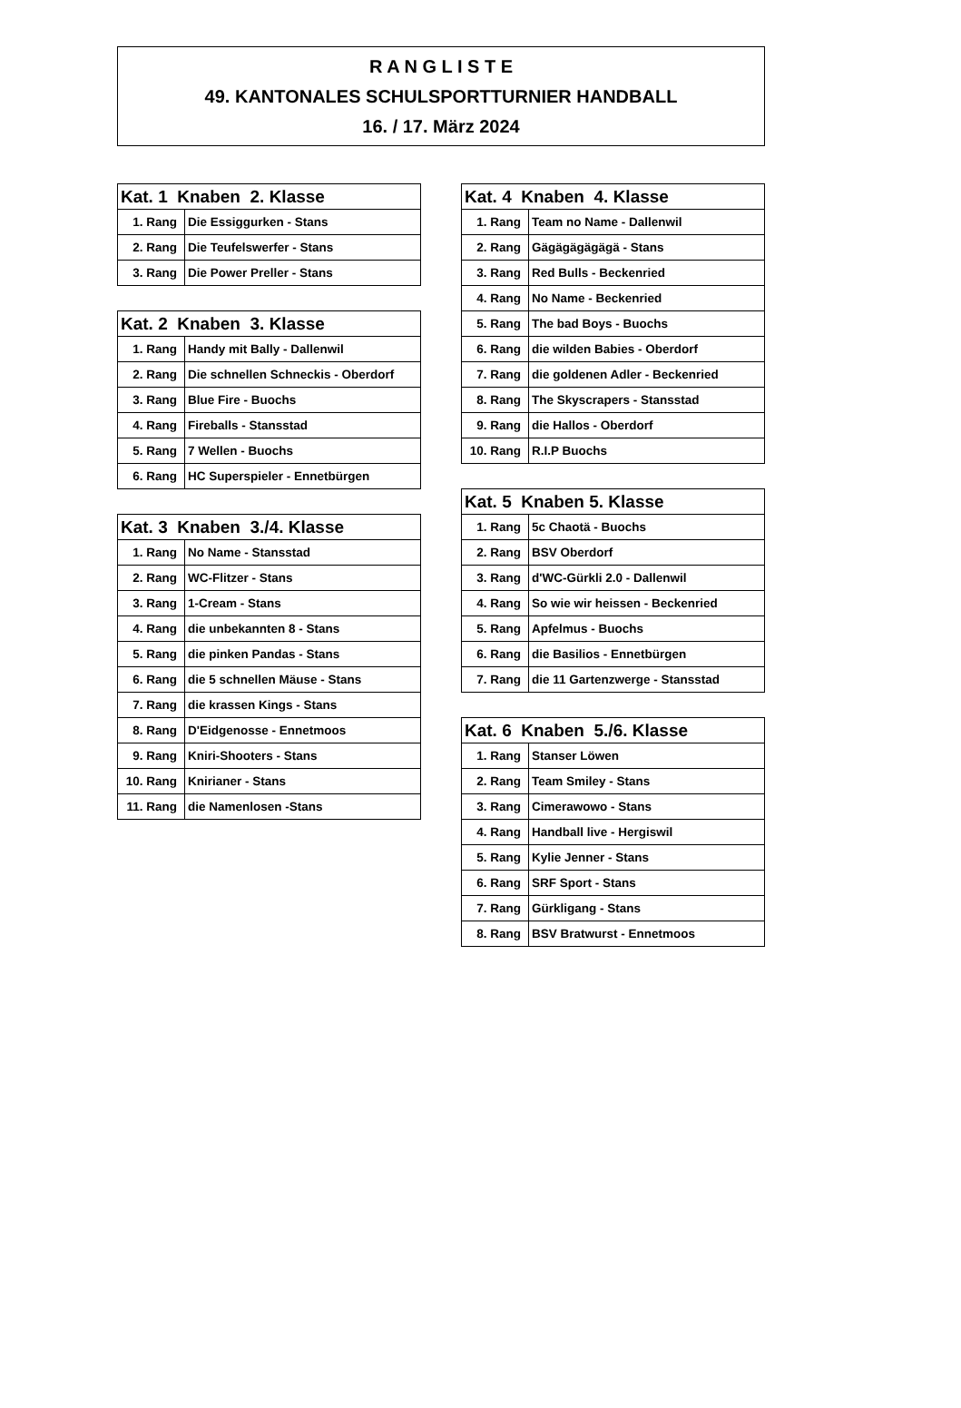R A N G L I S T E
49. KANTONALES SCHULSPORTTURNIER HANDBALL
16. / 17. März 2024
| Kat. 1 Knaben 2. Klasse | |
| --- | --- |
| 1. Rang | Die Essiggurken - Stans |
| 2. Rang | Die Teufelswerfer - Stans |
| 3. Rang | Die Power Preller - Stans |
| Kat. 2 Knaben 3. Klasse | |
| --- | --- |
| 1. Rang | Handy mit Bally - Dallenwil |
| 2. Rang | Die schnellen Schneckis - Oberdorf |
| 3. Rang | Blue Fire - Buochs |
| 4. Rang | Fireballs - Stansstad |
| 5. Rang | 7 Wellen - Buochs |
| 6. Rang | HC Superspieler - Ennetbürgen |
| Kat. 3 Knaben 3./4. Klasse | |
| --- | --- |
| 1. Rang | No Name - Stansstad |
| 2. Rang | WC-Flitzer - Stans |
| 3. Rang | 1-Cream - Stans |
| 4. Rang | die unbekannten 8 - Stans |
| 5. Rang | die pinken Pandas - Stans |
| 6. Rang | die 5 schnellen Mäuse - Stans |
| 7. Rang | die krassen Kings - Stans |
| 8. Rang | D'Eidgenosse - Ennetmoos |
| 9. Rang | Kniri-Shooters - Stans |
| 10. Rang | Knirianer - Stans |
| 11. Rang | die Namenlosen -Stans |
| Kat. 4 Knaben 4. Klasse | |
| --- | --- |
| 1. Rang | Team no Name - Dallenwil |
| 2. Rang | Gägägägägägä - Stans |
| 3. Rang | Red Bulls - Beckenried |
| 4. Rang | No Name - Beckenried |
| 5. Rang | The bad Boys - Buochs |
| 6. Rang | die wilden Babies - Oberdorf |
| 7. Rang | die goldenen Adler - Beckenried |
| 8. Rang | The Skyscrapers - Stansstad |
| 9. Rang | die Hallos - Oberdorf |
| 10. Rang | R.I.P Buochs |
| Kat. 5 Knaben 5. Klasse | |
| --- | --- |
| 1. Rang | 5c Chaotä - Buochs |
| 2. Rang | BSV Oberdorf |
| 3. Rang | d'WC-Gürkli 2.0 - Dallenwil |
| 4. Rang | So wie wir heissen - Beckenried |
| 5. Rang | Apfelmus - Buochs |
| 6. Rang | die Basilios - Ennetbürgen |
| 7. Rang | die 11 Gartenzwerge - Stansstad |
| Kat. 6 Knaben 5./6. Klasse | |
| --- | --- |
| 1. Rang | Stanser Löwen |
| 2. Rang | Team Smiley - Stans |
| 3. Rang | Cimerawowo - Stans |
| 4. Rang | Handball live - Hergiswil |
| 5. Rang | Kylie Jenner - Stans |
| 6. Rang | SRF Sport - Stans |
| 7. Rang | Gürkligang - Stans |
| 8. Rang | BSV Bratwurst - Ennetmoos |